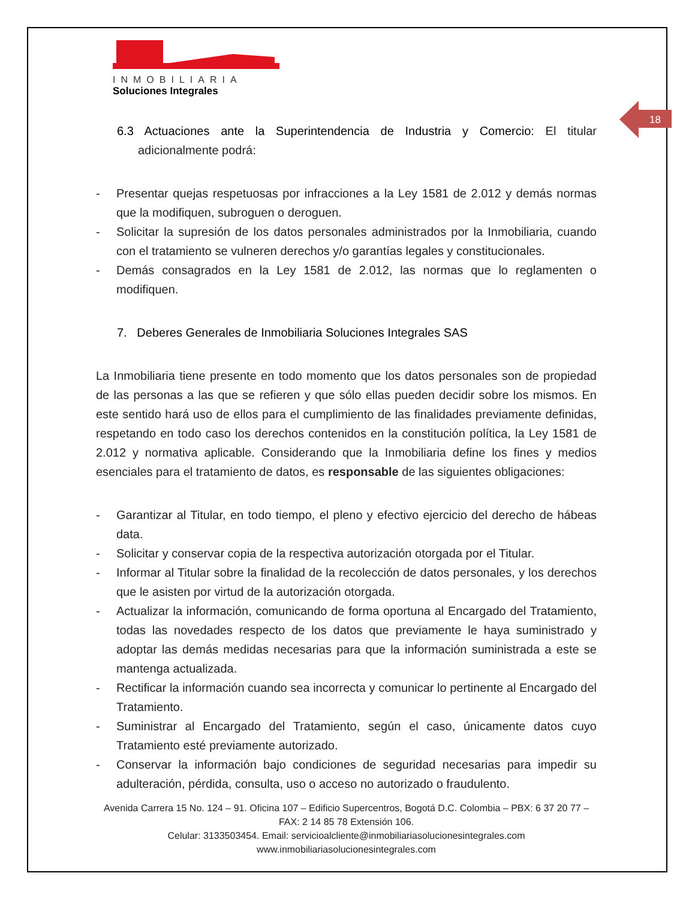18
INMOBILIARIA
Soluciones Integrales
6.3 Actuaciones ante la Superintendencia de Industria y Comercio: El titular adicionalmente podrá:
- Presentar quejas respetuosas por infracciones a la Ley 1581 de 2.012 y demás normas que la modifiquen, subroguen o deroguen.
- Solicitar la supresión de los datos personales administrados por la Inmobiliaria, cuando con el tratamiento se vulneren derechos y/o garantías legales y constitucionales.
- Demás consagrados en la Ley 1581 de 2.012, las normas que lo reglamenten o modifiquen.
7. Deberes Generales de Inmobiliaria Soluciones Integrales SAS
La Inmobiliaria tiene presente en todo momento que los datos personales son de propiedad de las personas a las que se refieren y que sólo ellas pueden decidir sobre los mismos. En este sentido hará uso de ellos para el cumplimiento de las finalidades previamente definidas, respetando en todo caso los derechos contenidos en la constitución política, la Ley 1581 de 2.012 y normativa aplicable. Considerando que la Inmobiliaria define los fines y medios esenciales para el tratamiento de datos, es responsable de las siguientes obligaciones:
- Garantizar al Titular, en todo tiempo, el pleno y efectivo ejercicio del derecho de hábeas data.
- Solicitar y conservar copia de la respectiva autorización otorgada por el Titular.
- Informar al Titular sobre la finalidad de la recolección de datos personales, y los derechos que le asisten por virtud de la autorización otorgada.
- Actualizar la información, comunicando de forma oportuna al Encargado del Tratamiento, todas las novedades respecto de los datos que previamente le haya suministrado y adoptar las demás medidas necesarias para que la información suministrada a este se mantenga actualizada.
- Rectificar la información cuando sea incorrecta y comunicar lo pertinente al Encargado del Tratamiento.
- Suministrar al Encargado del Tratamiento, según el caso, únicamente datos cuyo Tratamiento esté previamente autorizado.
- Conservar la información bajo condiciones de seguridad necesarias para impedir su adulteración, pérdida, consulta, uso o acceso no autorizado o fraudulento.
Avenida Carrera 15 No. 124 – 91. Oficina 107 – Edificio Supercentros, Bogotá D.C. Colombia – PBX: 6 37 20 77 – FAX: 2 14 85 78 Extensión 106.
Celular: 3133503454. Email: servicioalcliente@inmobiliariasolucionesintegrales.com
www.inmobiliariasolucionesintegrales.com